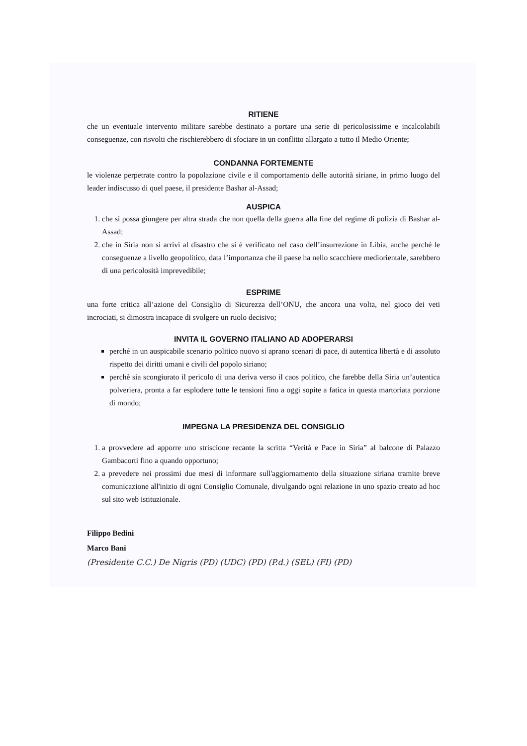RITIENE
che un eventuale intervento militare sarebbe destinato a portare una serie di pericolosissime e incalcolabili conseguenze, con risvolti che rischierebbero di sfociare in un conflitto allargato a tutto il Medio Oriente;
CONDANNA FORTEMENTE
le violenze perpetrate contro la popolazione civile e il comportamento delle autorità siriane, in primo luogo del leader indiscusso di quel paese, il presidente Bashar al-Assad;
AUSPICA
1. che si possa giungere per altra strada che non quella della guerra alla fine del regime di polizia di Bashar al-Assad;
2. che in Siria non si arrivi al disastro che si è verificato nel caso dell’insurrezione in Libia, anche perché le conseguenze a livello geopolitico, data l’importanza che il paese ha nello scacchiere mediorientale, sarebbero di una pericolosità imprevedibile;
ESPRIME
una forte critica all’azione del Consiglio di Sicurezza dell’ONU, che ancora una volta, nel gioco dei veti incrociati, si dimostra incapace di svolgere un ruolo decisivo;
INVITA IL GOVERNO ITALIANO AD ADOPERARSI
perché in un auspicabile scenario politico nuovo si aprano scenari di pace, di autentica libertà e di assoluto rispetto dei diritti umani e civili del popolo siriano;
perchè sia scongiurato il pericolo di una deriva verso il caos politico, che farebbe della Siria un’autentica polveriera, pronta a far esplodere tutte le tensioni fino a oggi sopite a fatica in questa martoriata porzione di mondo;
IMPEGNA LA PRESIDENZA DEL CONSIGLIO
1. a provvedere ad apporre uno striscione recante la scritta “Verità e Pace in Siria” al balcone di Palazzo Gambacorti fino a quando opportuno;
2. a prevedere nei prossimi due mesi di informare sull'aggiornamento della situazione siriana tramite breve comunicazione all'inizio di ogni Consiglio Comunale, divulgando ogni relazione in uno spazio creato ad hoc sul sito web istituzionale.
Filippo Bedini
Marco Bani
(Presidente C.C.) De Nigris (PD) (UDC) (PD) (P.d.) (SEL) (FI) (PD)